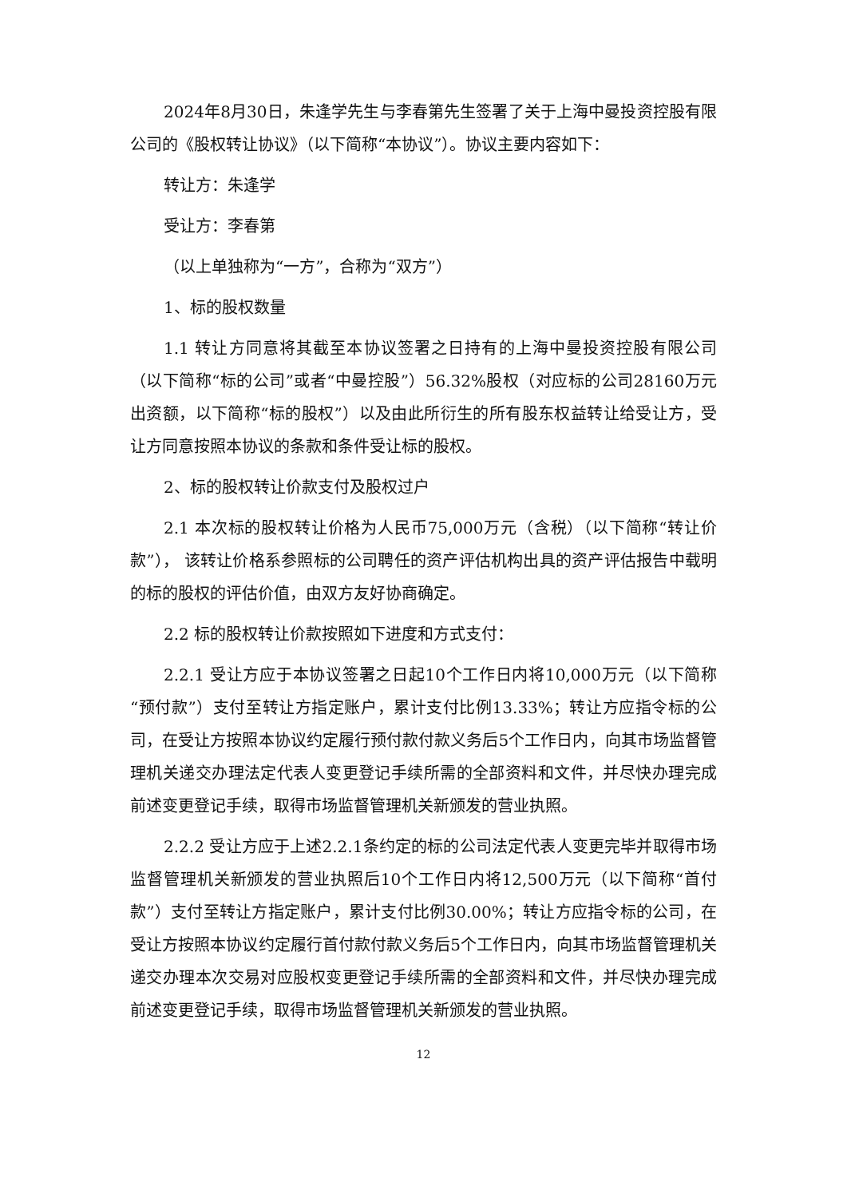2024年8月30日，朱逢学先生与李春第先生签署了关于上海中曼投资控股有限公司的《股权转让协议》（以下简称“本协议”）。协议主要内容如下：
转让方：朱逢学
受让方：李春第
（以上单独称为“一方”，合称为“双方”）
1、标的股权数量
1.1 转让方同意将其截至本协议签署之日持有的上海中曼投资控股有限公司（以下简称“标的公司”或者“中曼控股”）56.32%股权（对应标的公司28160万元出资额，以下简称“标的股权”）以及由此所衍生的所有股东权益转让给受让方，受让方同意按照本协议的条款和条件受让标的股权。
2、标的股权转让价款支付及股权过户
2.1 本次标的股权转让价格为人民币75,000万元（含税）（以下简称“转让价款”）， 该转让价格系参照标的公司聘任的资产评估机构出具的资产评估报告中载明的标的股权的评估价值，由双方友好协商确定。
2.2 标的股权转让价款按照如下进度和方式支付：
2.2.1 受让方应于本协议签署之日起10个工作日内将10,000万元（以下简称“预付款”）支付至转让方指定账户，累计支付比例13.33%；转让方应指令标的公司，在受让方按照本协议约定履行预付款付款义务后5个工作日内，向其市场监督管理机关递交办理法定代表人变更登记手续所需的全部资料和文件，并尽快办理完成前述变更登记手续，取得市场监督管理机关新颁发的营业执照。
2.2.2 受让方应于上述2.2.1条约定的标的公司法定代表人变更完毕并取得市场监督管理机关新颁发的营业执照后10个工作日内将12,500万元（以下简称“首付款”）支付至转让方指定账户，累计支付比例30.00%；转让方应指令标的公司，在受让方按照本协议约定履行首付款付款义务后5个工作日内，向其市场监督管理机关递交办理本次交易对应股权变更登记手续所需的全部资料和文件，并尽快办理完成前述变更登记手续，取得市场监督管理机关新颁发的营业执照。
12